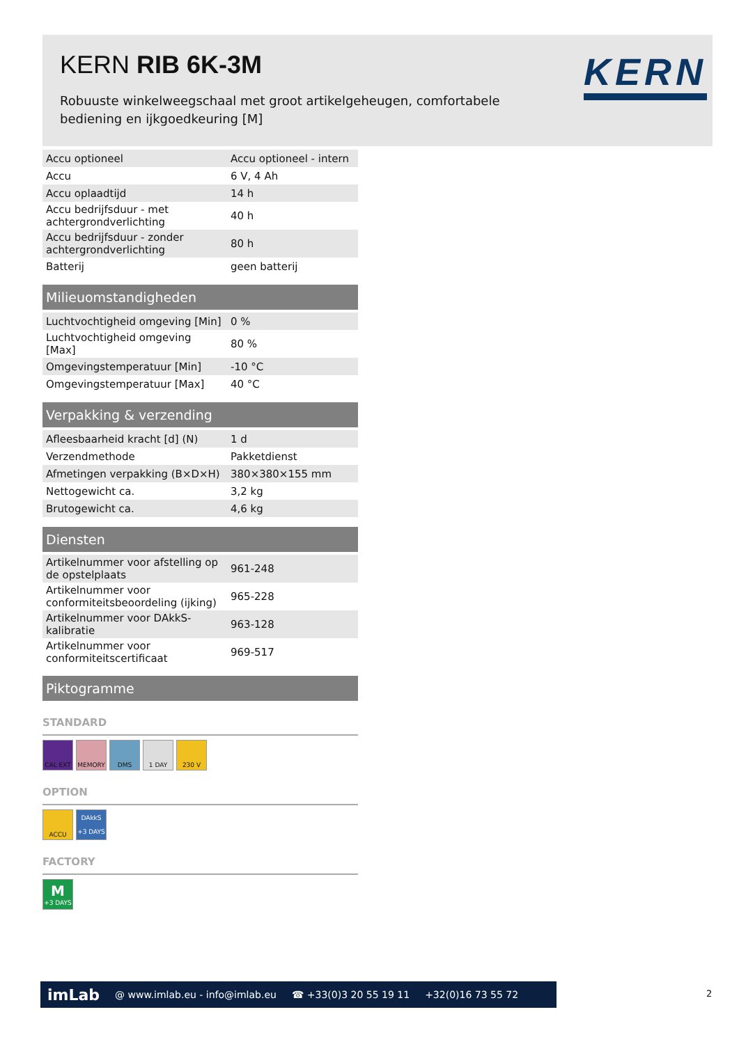KERN RIB 6K-3M
Robuuste winkelweegschaal met groot artikelgeheugen, comfortabele bediening en ijkgoedkeuring [M]
KERN
| Accu optioneel | Accu optioneel - intern |
| Accu | 6 V, 4 Ah |
| Accu oplaadtijd | 14 h |
| Accu bedrijfsduur - met achtergrondverlichting | 40 h |
| Accu bedrijfsduur - zonder achtergrondverlichting | 80 h |
| Batterij | geen batterij |
Milieuomstandigheden
| Luchtvochtigheid omgeving [Min] | 0 % |
| Luchtvochtigheid omgeving [Max] | 80 % |
| Omgevingstemperatuur [Min] | -10 °C |
| Omgevingstemperatuur [Max] | 40 °C |
Verpakking & verzending
| Afleesbaarheid kracht [d] (N) | 1 d |
| Verzendmethode | Pakketdienst |
| Afmetingen verpakking (B×D×H) | 380×380×155 mm |
| Nettogewicht ca. | 3,2 kg |
| Brutogewicht ca. | 4,6 kg |
Diensten
| Artikelnummer voor afstelling op de opstelplaats | 961-248 |
| Artikelnummer voor conformiteitsbeoordeling (ijking) | 965-228 |
| Artikelnummer voor DAkkS-kalibratie | 963-128 |
| Artikelnummer voor conformiteitscertificaat | 969-517 |
Piktogramme
STANDARD
CAL EXT MEMORY DMS 1 DAY 230 V
OPTION
ACCU DAkkS
+3 DAYS
FACTORY
M
+3 DAYS
imLab @ www.imlab.eu - info@imlab.eu ☎ +33(0)3 20 55 19 11 +32(0)16 73 55 72
2